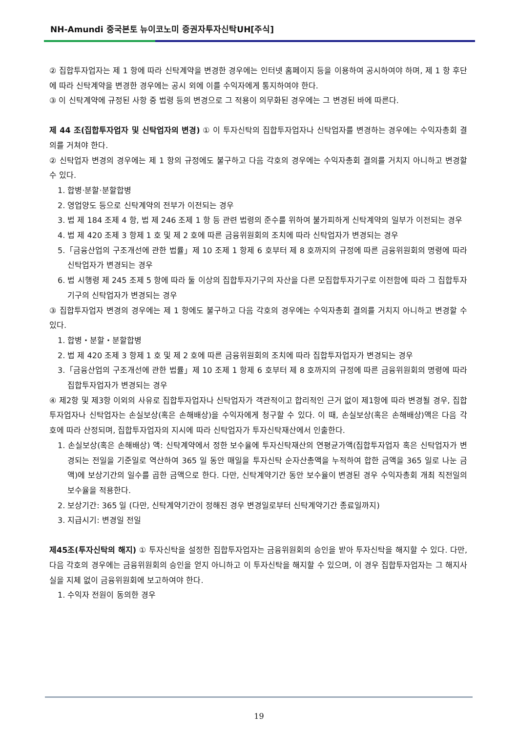NH-Amundi 중국본토 뉴이코노미 증권자투자신탁UH[주식]
② 집합투자업자는 제 1 항에 따라 신탁계약을 변경한 경우에는 인터넷 홈페이지 등을 이용하여 공시하여야 하며, 제 1 항 후단에 따라 신탁계약을 변경한 경우에는 공시 외에 이를 수익자에게 통지하여야 한다.
③ 이 신탁계약에 규정된 사항 중 법령 등의 변경으로 그 적용이 의무화된 경우에는 그 변경된 바에 따른다.
제 44 조(집합투자업자 및 신탁업자의 변경) ① 이 투자신탁의 집합투자업자나 신탁업자를 변경하는 경우에는 수익자총회 결의를 거쳐야 한다.
② 신탁업자 변경의 경우에는 제 1 항의 규정에도 불구하고 다음 각호의 경우에는 수익자총회 결의를 거치지 아니하고 변경할 수 있다.
1. 합병·분할·분할합병
2. 영업양도 등으로 신탁계약의 전부가 이전되는 경우
3. 법 제 184 조제 4 항, 법 제 246 조제 1 항 등 관련 법령의 준수를 위하여 불가피하게 신탁계약의 일부가 이전되는 경우
4. 법 제 420 조제 3 항제 1 호 및 제 2 호에 따른 금융위원회의 조치에 따라 신탁업자가 변경되는 경우
5.「금융산업의 구조개선에 관한 법률」제 10 조제 1 항제 6 호부터 제 8 호까지의 규정에 따른 금융위원회의 명령에 따라 신탁업자가 변경되는 경우
6. 법 시행령 제 245 조제 5 항에 따라 둘 이상의 집합투자기구의 자산을 다른 모집합투자기구로 이전함에 따라 그 집합투자기구의 신탁업자가 변경되는 경우
③ 집합투자업자 변경의 경우에는 제 1 항에도 불구하고 다음 각호의 경우에는 수익자총회 결의를 거치지 아니하고 변경할 수 있다.
1. 합병・분할・분할합병
2. 법 제 420 조제 3 항제 1 호 및 제 2 호에 따른 금융위원회의 조치에 따라 집합투자업자가 변경되는 경우
3.「금융산업의 구조개선에 관한 법률」제 10 조제 1 항제 6 호부터 제 8 호까지의 규정에 따른 금융위원회의 명령에 따라 집합투자업자가 변경되는 경우
④ 제2항 및 제3항 이외의 사유로 집합투자업자나 신탁업자가 객관적이고 합리적인 근거 없이 제1항에 따라 변경될 경우, 집합투자업자나 신탁업자는 손실보상(혹은 손해배상)을 수익자에게 청구할 수 있다. 이 때, 손실보상(혹은 손해배상)액은 다음 각 호에 따라 산정되며, 집합투자업자의 지시에 따라 신탁업자가 투자신탁재산에서 인출한다.
1. 손실보상(혹은 손해배상) 액: 신탁계약에서 정한 보수율에 투자신탁재산의 연평균가액(집합투자업자 혹은 신탁업자가 변경되는 전일을 기준일로 역산하여 365 일 동안 매일을 투자신탁 순자산총액을 누적하여 합한 금액을 365 일로 나눈 금액)에 보상기간의 일수를 곱한 금액으로 한다. 다만, 신탁계약기간 동안 보수율이 변경된 경우 수익자총회 개최 직전일의 보수율을 적용한다.
2. 보상기간: 365 일 (다만, 신탁계약기간이 정해진 경우 변경일로부터 신탁계약기간 종료일까지)
3. 지급시기: 변경일 전일
제45조(투자신탁의 해지) ① 투자신탁을 설정한 집합투자업자는 금융위원회의 승인을 받아 투자신탁을 해지할 수 있다. 다만, 다음 각호의 경우에는 금융위원회의 승인을 얻지 아니하고 이 투자신탁을 해지할 수 있으며, 이 경우 집합투자업자는 그 해지사실을 지체 없이 금융위원회에 보고하여야 한다.
1. 수익자 전원이 동의한 경우
19